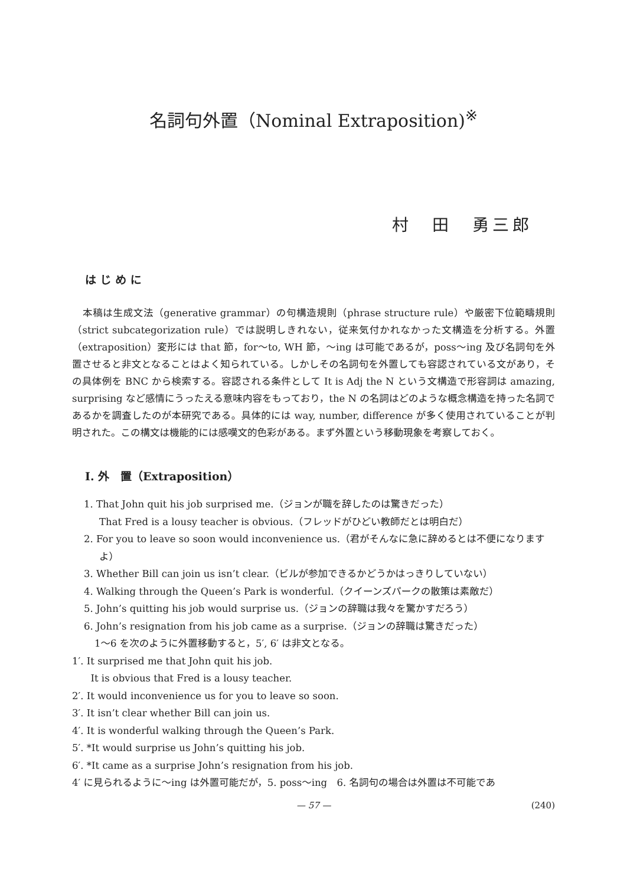名詞句外置（Nominal Extraposition)<sup>※</sup>
村　田　勇三郎
は じ め に
本稿は生成文法（generative grammar）の句構造規則（phrase structure rule）や厳密下位範疇規則（strict subcategorization rule）では説明しきれない，従来気付かれなかった文構造を分析する。外置（extraposition）変形には that 節，for〜to, WH 節，〜ing は可能であるが，poss〜ing 及び名詞句を外置させると非文となることはよく知られている。しかしその名詞句を外置しても容認されている文があり，その具体例を BNC から検索する。容認される条件として It is Adj the N という文構造で形容詞は amazing, surprising など感情にうったえる意味内容をもっており，the N の名詞はどのような概念構造を持った名詞であるかを調査したのが本研究である。具体的には way, number, difference が多く使用されていることが判明された。この構文は機能的には感嘆文的色彩がある。まず外置という移動現象を考察しておく。
Ⅰ. 外　置（Extraposition）
1. That John quit his job surprised me.（ジョンが職を辞したのは驚きだった）
That Fred is a lousy teacher is obvious.（フレッドがひどい教師だとは明白だ）
2. For you to leave so soon would inconvenience us.（君がそんなに急に辞めるとは不便になりますよ）
3. Whether Bill can join us isn’t clear.（ビルが参加できるかどうかはっきりしていない）
4. Walking through the Queen’s Park is wonderful.（クイーンズパークの散策は素敵だ）
5. John’s quitting his job would surprise us.（ジョンの辞職は我々を驚かすだろう）
6. John’s resignation from his job came as a surprise.（ジョンの辞職は驚きだった）
1〜6 を次のように外置移動すると，5′, 6′ は非文となる。
1′. It surprised me that John quit his job.
It is obvious that Fred is a lousy teacher.
2′. It would inconvenience us for you to leave so soon.
3′. It isn’t clear whether Bill can join us.
4′. It is wonderful walking through the Queen’s Park.
5′. *It would surprise us John’s quitting his job.
6′. *It came as a surprise John’s resignation from his job.
4′ に見られるように〜ing は外置可能だが，5. poss〜ing　6. 名詞句の場合は外置は不可能であ
— 57 — (240)